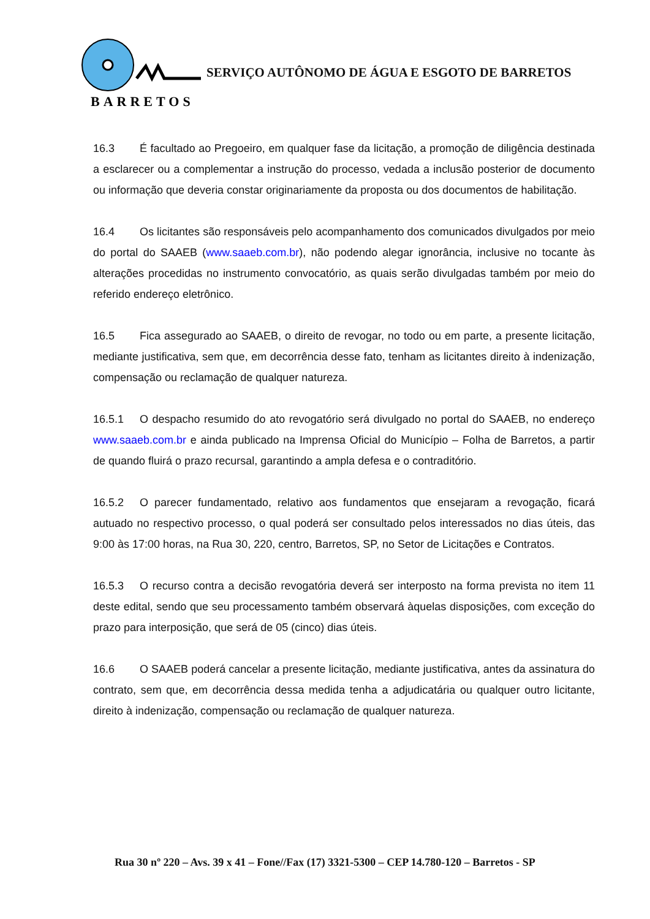BARRETOS
SERVIÇO AUTÔNOMO DE ÁGUA E ESGOTO DE BARRETOS
16.3 É facultado ao Pregoeiro, em qualquer fase da licitação, a promoção de diligência destinada a esclarecer ou a complementar a instrução do processo, vedada a inclusão posterior de documento ou informação que deveria constar originariamente da proposta ou dos documentos de habilitação.
16.4 Os licitantes são responsáveis pelo acompanhamento dos comunicados divulgados por meio do portal do SAAEB (www.saaeb.com.br), não podendo alegar ignorância, inclusive no tocante às alterações procedidas no instrumento convocatório, as quais serão divulgadas também por meio do referido endereço eletrônico.
16.5 Fica assegurado ao SAAEB, o direito de revogar, no todo ou em parte, a presente licitação, mediante justificativa, sem que, em decorrência desse fato, tenham as licitantes direito à indenização, compensação ou reclamação de qualquer natureza.
16.5.1 O despacho resumido do ato revogatório será divulgado no portal do SAAEB, no endereço www.saaeb.com.br e ainda publicado na Imprensa Oficial do Município – Folha de Barretos, a partir de quando fluirá o prazo recursal, garantindo a ampla defesa e o contraditório.
16.5.2 O parecer fundamentado, relativo aos fundamentos que ensejaram a revogação, ficará autuado no respectivo processo, o qual poderá ser consultado pelos interessados no dias úteis, das 9:00 às 17:00 horas, na Rua 30, 220, centro, Barretos, SP, no Setor de Licitações e Contratos.
16.5.3 O recurso contra a decisão revogatória deverá ser interposto na forma prevista no item 11 deste edital, sendo que seu processamento também observará àquelas disposições, com exceção do prazo para interposição, que será de 05 (cinco) dias úteis.
16.6 O SAAEB poderá cancelar a presente licitação, mediante justificativa, antes da assinatura do contrato, sem que, em decorrência dessa medida tenha a adjudicatária ou qualquer outro licitante, direito à indenização, compensação ou reclamação de qualquer natureza.
Rua 30 nº 220 – Avs. 39 x 41 – Fone//Fax (17) 3321-5300 – CEP 14.780-120 – Barretos - SP